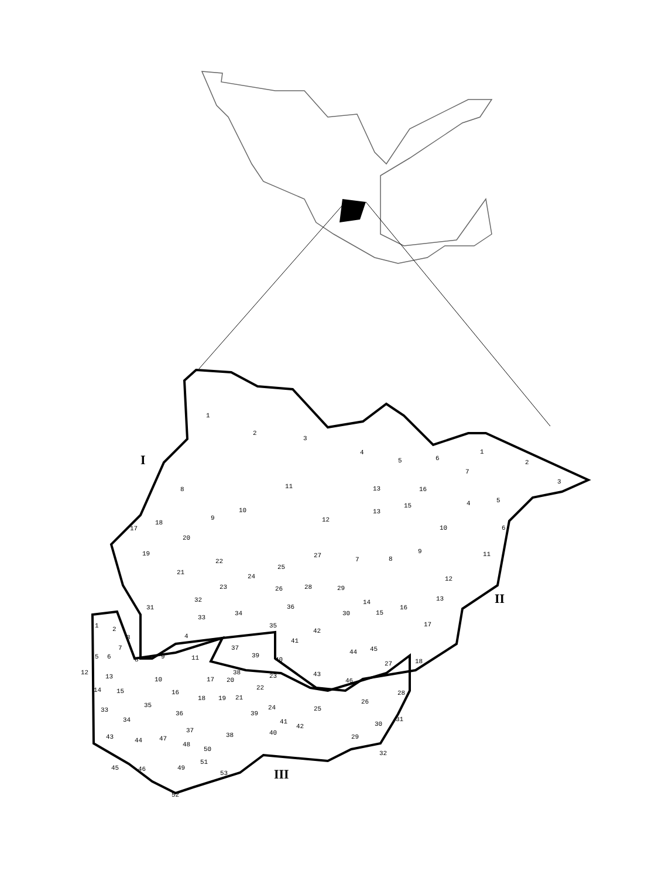1
2
3
4
5
6
7
8
9
10
11
12
13
13
15
16
17
18
19
20
21
22
23
24
25
26
27
28
29
30
31
32
33
34
35
36
42
41
37
40
43
44
45
46
1
2
3
4
5
6
10
11
7
8
9
12
13
14
15
16
17
18
27
28
26
31
30
29
32
1
2
3
4
5
6
7
8
9
10
11
12
13
14
15
16
17
18
19
20
21
22
23
24
25
33
34
35
36
37
38
38
39
39
40
41
42
43
44
45
46
47
48
49
50
51
52
53
I
II
III